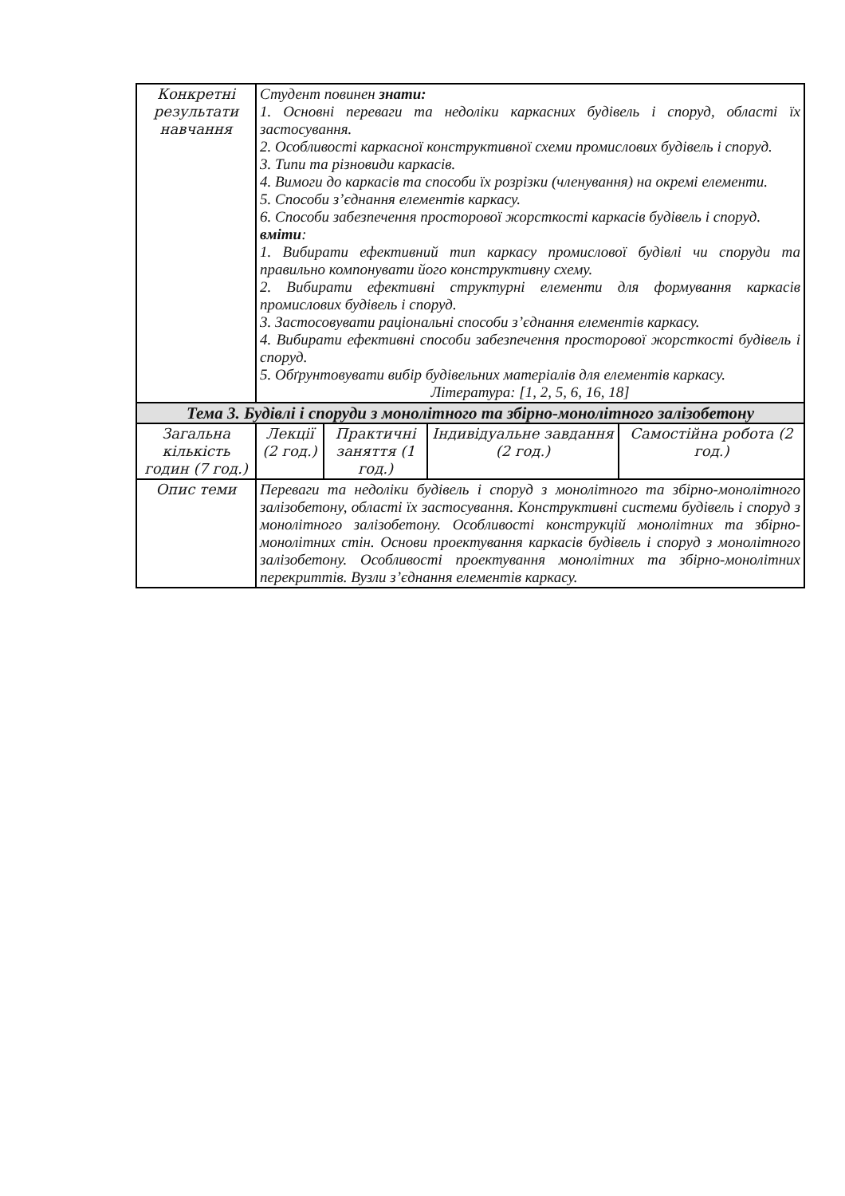| Конкретні результати навчання | Студент повинен знати: 1. Основні переваги та недоліки каркасних будівель і споруд, області їх застосування. 2. Особливості каркасної конструктивної схеми промислових будівель і споруд. 3. Типи та різновиди каркасів. 4. Вимоги до каркасів та способи їх розрізки (членування) на окремі елементи. 5. Способи з’єднання елементів каркасу. 6. Способи забезпечення просторової жорсткості каркасів будівель і споруд. вміти : 1. Вибирати ефективний тип каркасу промислової будівлі чи споруди та правильно компонувати його конструктивну схему. 2. Вибирати ефективні структурні елементи для формування каркасів промислових будівель і споруд. 3. Застосовувати раціональні способи з’єднання елементів каркасу. 4. Вибирати ефективні способи забезпечення просторової жорсткості будівель і споруд. 5. Обґрунтовувати вибір будівельних матеріалів для елементів каркасу. Література: [1, 2, 5, 6, 16, 18] | | | |
| Тема 3. Будівлі і споруди з монолітного та збірно-монолітного залізобетону | | | | |
| Загальна кількість годин (7 год.) | Лекції (2 год.) | Практичні заняття (1 год.) | Індивідуальне завдання (2 год.) | Самостійна робота (2 год.) |
| Опис теми | Переваги та недоліки будівель і споруд з монолітного та збірно-монолітного залізобетону, області їх застосування. Конструктивні системи будівель і споруд з монолітного залізобетону. Особливості конструкцій монолітних та збірно-монолітних стін. Основи проектування каркасів будівель і споруд з монолітного залізобетону. Особливості проектування монолітних та збірно-монолітних перекриттів. Вузли з’єднання елементів каркасу. | | | |